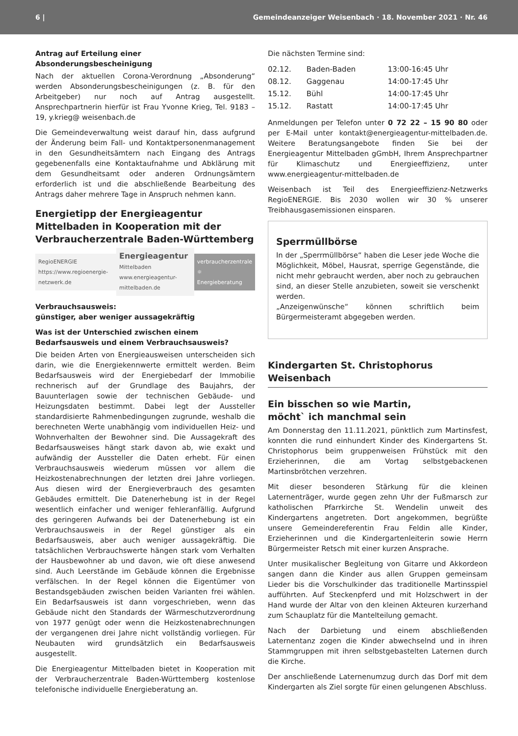6 | Gemeindeanzeiger Weisenbach · 18. November 2021 · Nr. 46
Antrag auf Erteilung einer Absonderungsbescheinigung
Nach der aktuellen Corona-Verordnung „Absonderung“ werden Absonderungsbescheinigungen (z. B. für den Arbeitgeber) nur noch auf Antrag ausgestellt. Ansprechpartnerin hierfür ist Frau Yvonne Krieg, Tel. 9183 – 19, y.krieg@ weisenbach.de
Die Gemeindeverwaltung weist darauf hin, dass aufgrund der Änderung beim Fall- und Kontaktpersonenmanagement in den Gesundheitsämtern nach Eingang des Antrags gegebenenfalls eine Kontaktaufnahme und Abklärung mit dem Gesundheitsamt oder anderen Ordnungsämtern erforderlich ist und die abschließende Bearbeitung des Antrags daher mehrere Tage in Anspruch nehmen kann.
Energietipp der Energieagentur Mittelbaden in Kooperation mit der Verbraucherzentrale Baden-Württemberg
RegioENERGIE
https://www.regioenergie-netzwerk.de
Energieagentur
Mittelbaden
www.energieagentur-mittelbaden.de
verbraucherzentrale
☼
Energieberatung
Verbrauchsausweis:
günstiger, aber weniger aussagekräftig
Was ist der Unterschied zwischen einem Bedarfsausweis und einem Verbrauchsausweis?
Die beiden Arten von Energieausweisen unterscheiden sich darin, wie die Energiekennwerte ermittelt werden. Beim Bedarfsausweis wird der Energiebedarf der Immobilie rechnerisch auf der Grundlage des Baujahrs, der Bauunterlagen sowie der technischen Gebäude- und Heizungsdaten bestimmt. Dabei legt der Aussteller standardisierte Rahmenbedingungen zugrunde, weshalb die berechneten Werte unabhängig vom individuellen Heiz- und Wohnverhalten der Bewohner sind. Die Aussagekraft des Bedarfsausweises hängt stark davon ab, wie exakt und aufwändig der Aussteller die Daten erhebt. Für einen Verbrauchsausweis wiederum müssen vor allem die Heizkostenabrechnungen der letzten drei Jahre vorliegen. Aus diesen wird der Energieverbrauch des gesamten Gebäudes ermittelt. Die Datenerhebung ist in der Regel wesentlich einfacher und weniger fehleranfällig. Aufgrund des geringeren Aufwands bei der Datenerhebung ist ein Verbrauchsausweis in der Regel günstiger als ein Bedarfsausweis, aber auch weniger aussagekräftig. Die tatsächlichen Verbrauchswerte hängen stark vom Verhalten der Hausbewohner ab und davon, wie oft diese anwesend sind. Auch Leerstände im Gebäude können die Ergebnisse verfälschen. In der Regel können die Eigentümer von Bestandsgebäuden zwischen beiden Varianten frei wählen. Ein Bedarfsausweis ist dann vorgeschrieben, wenn das Gebäude nicht den Standards der Wärmeschutzverordnung von 1977 genügt oder wenn die Heizkostenabrechnungen der vergangenen drei Jahre nicht vollständig vorliegen. Für Neubauten wird grundsätzlich ein Bedarfsausweis ausgestellt.
Die Energieagentur Mittelbaden bietet in Kooperation mit der Verbraucherzentrale Baden-Württemberg kostenlose telefonische individuelle Energieberatung an.
Die nächsten Termine sind:
| 02.12. | Baden-Baden | 13:00-16:45 Uhr |
| 08.12. | Gaggenau | 14:00-17:45 Uhr |
| 15.12. | Bühl | 14:00-17:45 Uhr |
| 15.12. | Rastatt | 14:00-17:45 Uhr |
Anmeldungen per Telefon unter 0 72 22 – 15 90 80 oder per E-Mail unter kontakt@energieagentur-mittelbaden.de. Weitere Beratungsangebote finden Sie bei der Energieagentur Mittelbaden gGmbH, Ihrem Ansprechpartner für Klimaschutz und Energieeffizienz, unter www.energieagentur-mittelbaden.de
Weisenbach ist Teil des Energieeffizienz-Netzwerks RegioENERGIE. Bis 2030 wollen wir 30 % unserer Treibhausgasemissionen einsparen.
Sperrmüllbörse
In der „Sperrmüllbörse“ haben die Leser jede Woche die Möglichkeit, Möbel, Hausrat, sperrige Gegenstände, die nicht mehr gebraucht werden, aber noch zu gebrauchen sind, an dieser Stelle anzubieten, soweit sie verschenkt werden.
„Anzeigenwünsche“ können schriftlich beim Bürgermeisteramt abgegeben werden.
Kindergarten St. Christophorus Weisenbach
Ein bisschen so wie Martin,
möcht` ich manchmal sein
Am Donnerstag den 11.11.2021, pünktlich zum Martinsfest, konnten die rund einhundert Kinder des Kindergartens St. Christophorus beim gruppenweisen Frühstück mit den Erzieherinnen, die am Vortag selbstgebackenen Martinsbrötchen verzehren.
Mit dieser besonderen Stärkung für die kleinen Laternenträger, wurde gegen zehn Uhr der Fußmarsch zur katholischen Pfarrkirche St. Wendelin unweit des Kindergartens angetreten. Dort angekommen, begrüßte unsere Gemeindereferentin Frau Feldin alle Kinder, Erzieherinnen und die Kindergartenleiterin sowie Herrn Bürgermeister Retsch mit einer kurzen Ansprache.
Unter musikalischer Begleitung von Gitarre und Akkordeon sangen dann die Kinder aus allen Gruppen gemeinsam Lieder bis die Vorschulkinder das traditionelle Martinsspiel aufführten. Auf Steckenpferd und mit Holzschwert in der Hand wurde der Altar von den kleinen Akteuren kurzerhand zum Schauplatz für die Mantelteilung gemacht.
Nach der Darbietung und einem abschließenden Laternentanz zogen die Kinder abwechselnd und in ihren Stammgruppen mit ihren selbstgebastelten Laternen durch die Kirche.
Der anschließende Laternenumzug durch das Dorf mit dem Kindergarten als Ziel sorgte für einen gelungenen Abschluss.